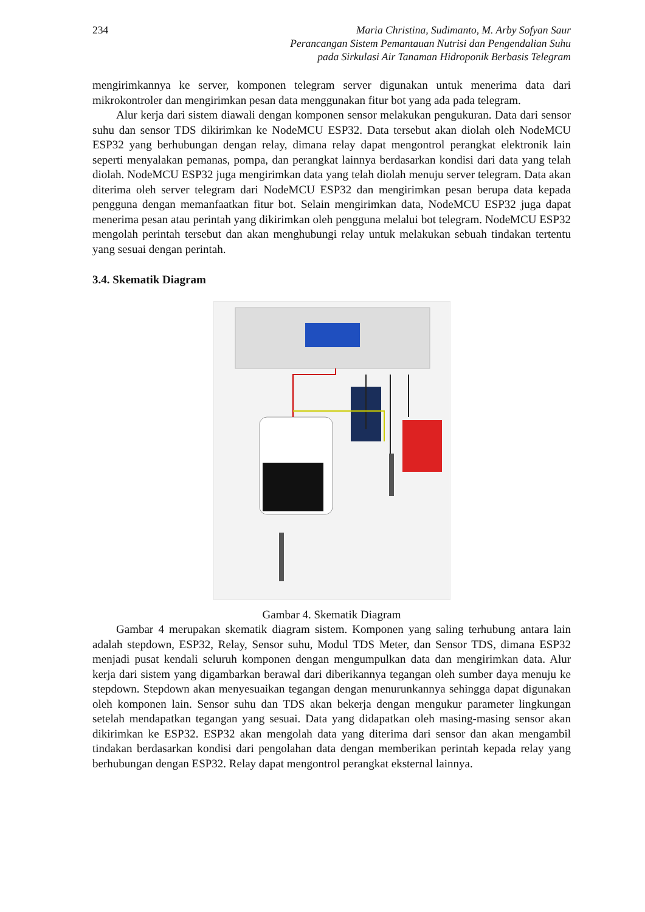234 Maria Christina, Sudimanto, M. Arby Sofyan Saur
Perancangan Sistem Pemantauan Nutrisi dan Pengendalian Suhu
pada Sirkulasi Air Tanaman Hidroponik Berbasis Telegram
mengirimkannya ke server, komponen telegram server digunakan untuk menerima data dari mikrokontroler dan mengirimkan pesan data menggunakan fitur bot yang ada pada telegram.
Alur kerja dari sistem diawali dengan komponen sensor melakukan pengukuran. Data dari sensor suhu dan sensor TDS dikirimkan ke NodeMCU ESP32. Data tersebut akan diolah oleh NodeMCU ESP32 yang berhubungan dengan relay, dimana relay dapat mengontrol perangkat elektronik lain seperti menyalakan pemanas, pompa, dan perangkat lainnya berdasarkan kondisi dari data yang telah diolah. NodeMCU ESP32 juga mengirimkan data yang telah diolah menuju server telegram. Data akan diterima oleh server telegram dari NodeMCU ESP32 dan mengirimkan pesan berupa data kepada pengguna dengan memanfaatkan fitur bot. Selain mengirimkan data, NodeMCU ESP32 juga dapat menerima pesan atau perintah yang dikirimkan oleh pengguna melalui bot telegram. NodeMCU ESP32 mengolah perintah tersebut dan akan menghubungi relay untuk melakukan sebuah tindakan tertentu yang sesuai dengan perintah.
3.4. Skematik Diagram
Gambar 4. Skematik Diagram
Gambar 4 merupakan skematik diagram sistem. Komponen yang saling terhubung antara lain adalah stepdown, ESP32, Relay, Sensor suhu, Modul TDS Meter, dan Sensor TDS, dimana ESP32 menjadi pusat kendali seluruh komponen dengan mengumpulkan data dan mengirimkan data. Alur kerja dari sistem yang digambarkan berawal dari diberikannya tegangan oleh sumber daya menuju ke stepdown. Stepdown akan menyesuaikan tegangan dengan menurunkannya sehingga dapat digunakan oleh komponen lain. Sensor suhu dan TDS akan bekerja dengan mengukur parameter lingkungan setelah mendapatkan tegangan yang sesuai. Data yang didapatkan oleh masing-masing sensor akan dikirimkan ke ESP32. ESP32 akan mengolah data yang diterima dari sensor dan akan mengambil tindakan berdasarkan kondisi dari pengolahan data dengan memberikan perintah kepada relay yang berhubungan dengan ESP32. Relay dapat mengontrol perangkat eksternal lainnya.